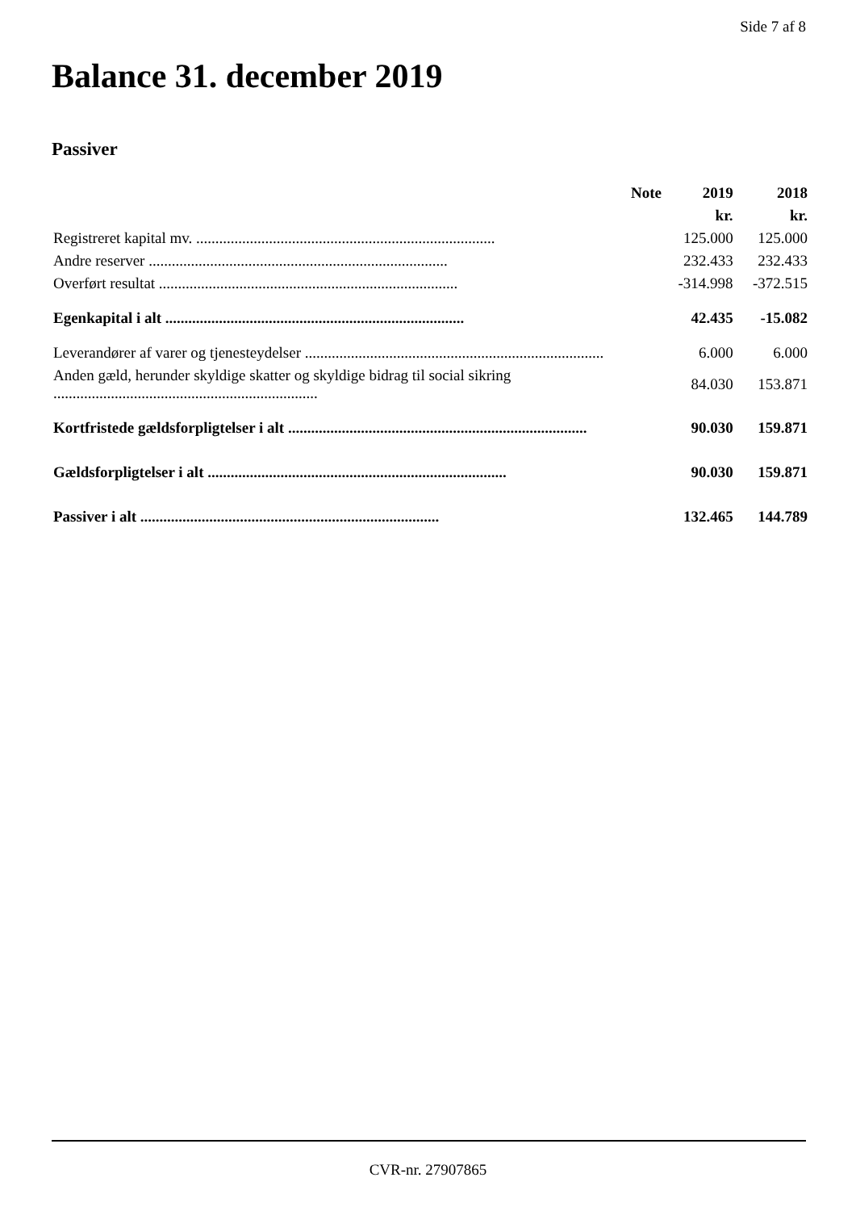Side 7 af 8
Balance 31. december 2019
Passiver
| | Note | 2019 | 2018 |
| --- | --- | --- | --- |
| | | kr. | kr. |
| Registreret kapital mv. .............................................................................. | | 125.000 | 125.000 |
| Andre reserver .............................................................................. | | 232.433 | 232.433 |
| Overført resultat .............................................................................. | | -314.998 | -372.515 |
| Egenkapital i alt .............................................................................. | | 42.435 | -15.082 |
| Leverandører af varer og tjenesteydelser .............................................................................. | | 6.000 | 6.000 |
| Anden gæld, herunder skyldige skatter og skyldige bidrag til social sikring ..................................................................... | | 84.030 | 153.871 |
| Kortfristede gældsforpligtelser i alt .............................................................................. | | 90.030 | 159.871 |
| Gældsforpligtelser i alt .............................................................................. | | 90.030 | 159.871 |
| Passiver i alt .............................................................................. | | 132.465 | 144.789 |
CVR-nr. 27907865